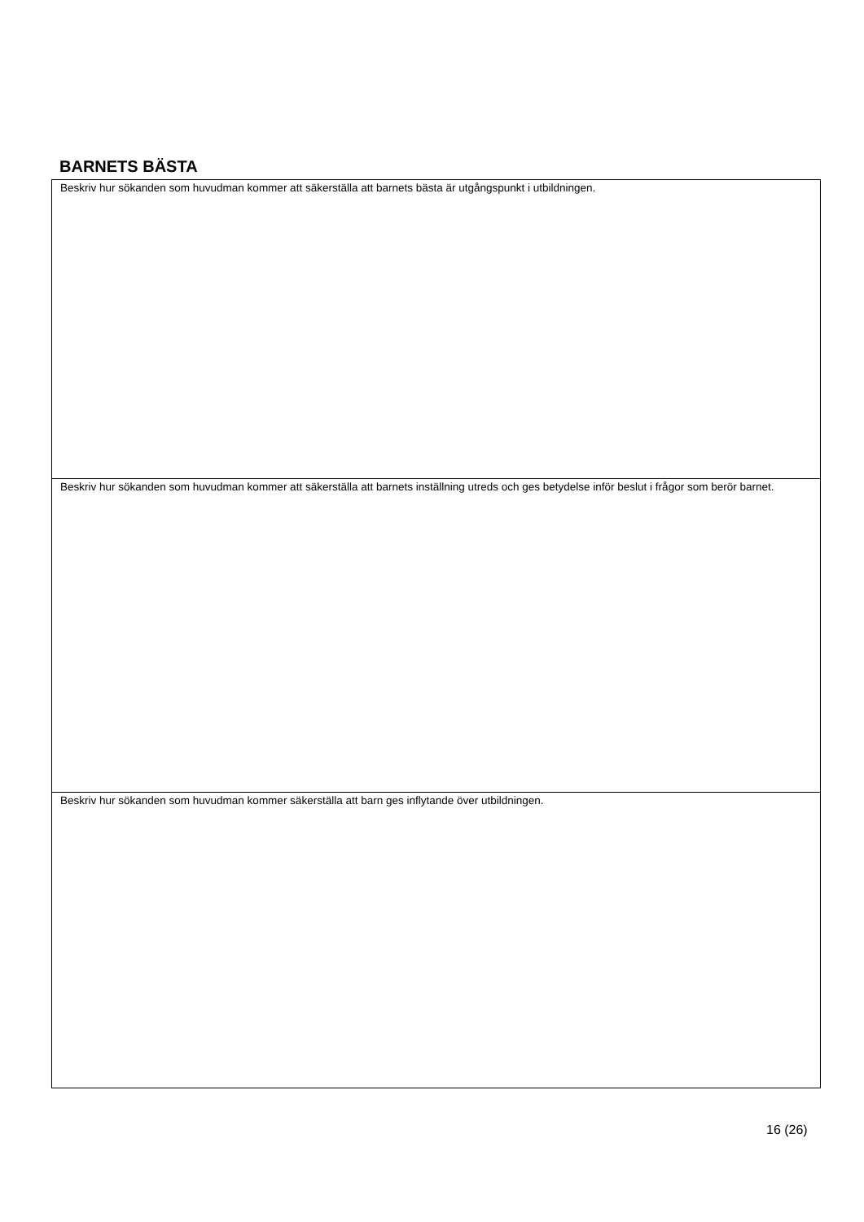BARNETS BÄSTA
| Beskriv hur sökanden som huvudman kommer att säkerställa att barnets bästa är utgångspunkt i utbildningen. |
| Beskriv hur sökanden som huvudman kommer att säkerställa att barnets inställning utreds och ges betydelse inför beslut i frågor som berör barnet. |
| Beskriv hur sökanden som huvudman kommer säkerställa att barn ges inflytande över utbildningen. |
16 (26)